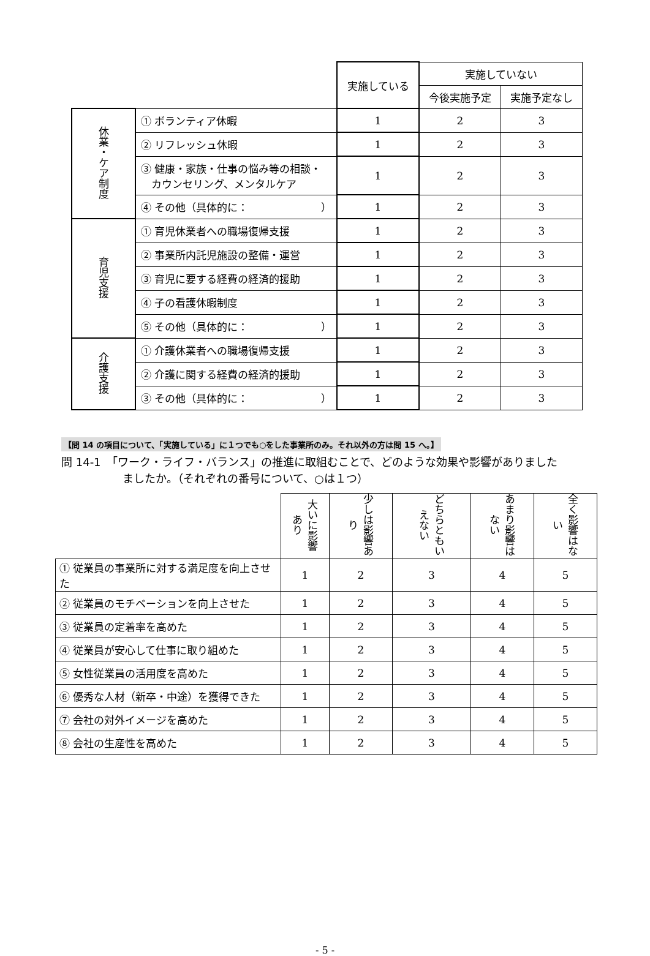| | | 実施している | 実施していない | |
| | | | 今後実施予定 | 実施予定なし |
| 休業・ケア制度 | ① ボランティア休暇 | 1 | 2 | 3 |
| | ② リフレッシュ休暇 | 1 | 2 | 3 |
| | ③ 健康・家族・仕事の悩み等の相談・ カウンセリング、メンタルケア | 1 | 2 | 3 |
| | ④ その他（具体的に： ） | 1 | 2 | 3 |
| 育児支援 | ① 育児休業者への職場復帰支援 | 1 | 2 | 3 |
| | ② 事業所内託児施設の整備・運営 | 1 | 2 | 3 |
| | ③ 育児に要する経費の経済的援助 | 1 | 2 | 3 |
| | ④ 子の看護休暇制度 | 1 | 2 | 3 |
| | ⑤ その他（具体的に： ） | 1 | 2 | 3 |
| 介護支援 | ① 介護休業者への職場復帰支援 | 1 | 2 | 3 |
| | ② 介護に関する経費の経済的援助 | 1 | 2 | 3 |
| | ③ その他（具体的に： ） | 1 | 2 | 3 |
【問 14 の項目について、「実施している」に１つでも○をした事業所のみ。それ以外の方は問 15 へ。】
問 14-1　「ワーク・ライフ・バランス」の推進に取組むことで、どのような効果や影響がありました
ましたか。（それぞれの番号について、○は１つ）
| | 大いに影響あり | 少しは影響あり | どちらともいえない | あまり影響はない | 全く影響はない |
| ① 従業員の事業所に対する満足度を向上させた | 1 | 2 | 3 | 4 | 5 |
| ② 従業員のモチベーションを向上させた | 1 | 2 | 3 | 4 | 5 |
| ③ 従業員の定着率を高めた | 1 | 2 | 3 | 4 | 5 |
| ④ 従業員が安心して仕事に取り組めた | 1 | 2 | 3 | 4 | 5 |
| ⑤ 女性従業員の活用度を高めた | 1 | 2 | 3 | 4 | 5 |
| ⑥ 優秀な人材（新卒・中途）を獲得できた | 1 | 2 | 3 | 4 | 5 |
| ⑦ 会社の対外イメージを高めた | 1 | 2 | 3 | 4 | 5 |
| ⑧ 会社の生産性を高めた | 1 | 2 | 3 | 4 | 5 |
- 5 -